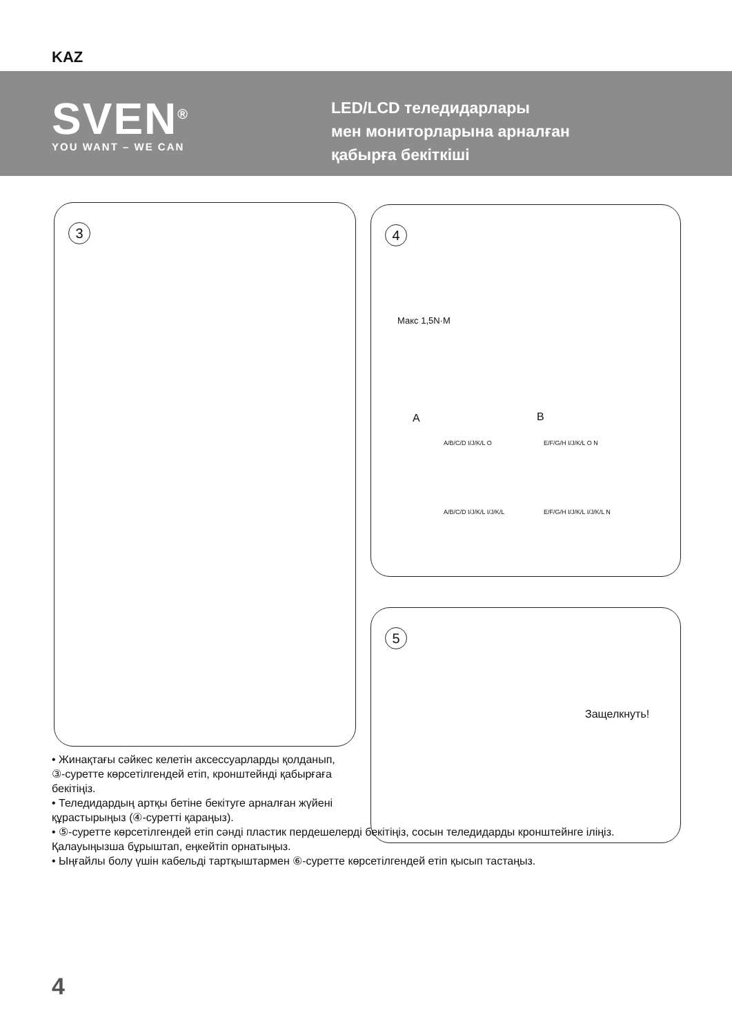KAZ
SVEN<sup>®</sup>
YOU WANT – WE CAN
LED/LCD теледидарлары
мен мониторларына арналған
қабырға бекіткіші
3
4
Макс 1,5N·M
A B
A/B/C/D I/J/K/L O E/F/G/H I/J/K/L O N
A/B/C/D I/J/K/L I/J/K/L E/F/G/H I/J/K/L I/J/K/L N
5
Защелкнуть!
• Жинақтағы сәйкес келетін аксессуарларды қолданып, ③-суретте көрсетілгендей етіп, кронштейнді қабырғаға бекітіңіз.
• Теледидардың артқы бетіне бекітуге арналған жүйені құрастырыңыз (④-суретті қараңыз).
• ⑤-суретте көрсетілгендей етіп сәнді пластик пердешелерді бекітіңіз, сосын теледидарды кронштейнге іліңіз. Қалауыңызша бұрыштап, еңкейтіп орнатыңыз.
• Ыңғайлы болу үшін кабельді тартқыштармен ⑥-суретте көрсетілгендей етіп қысып тастаңыз.
4